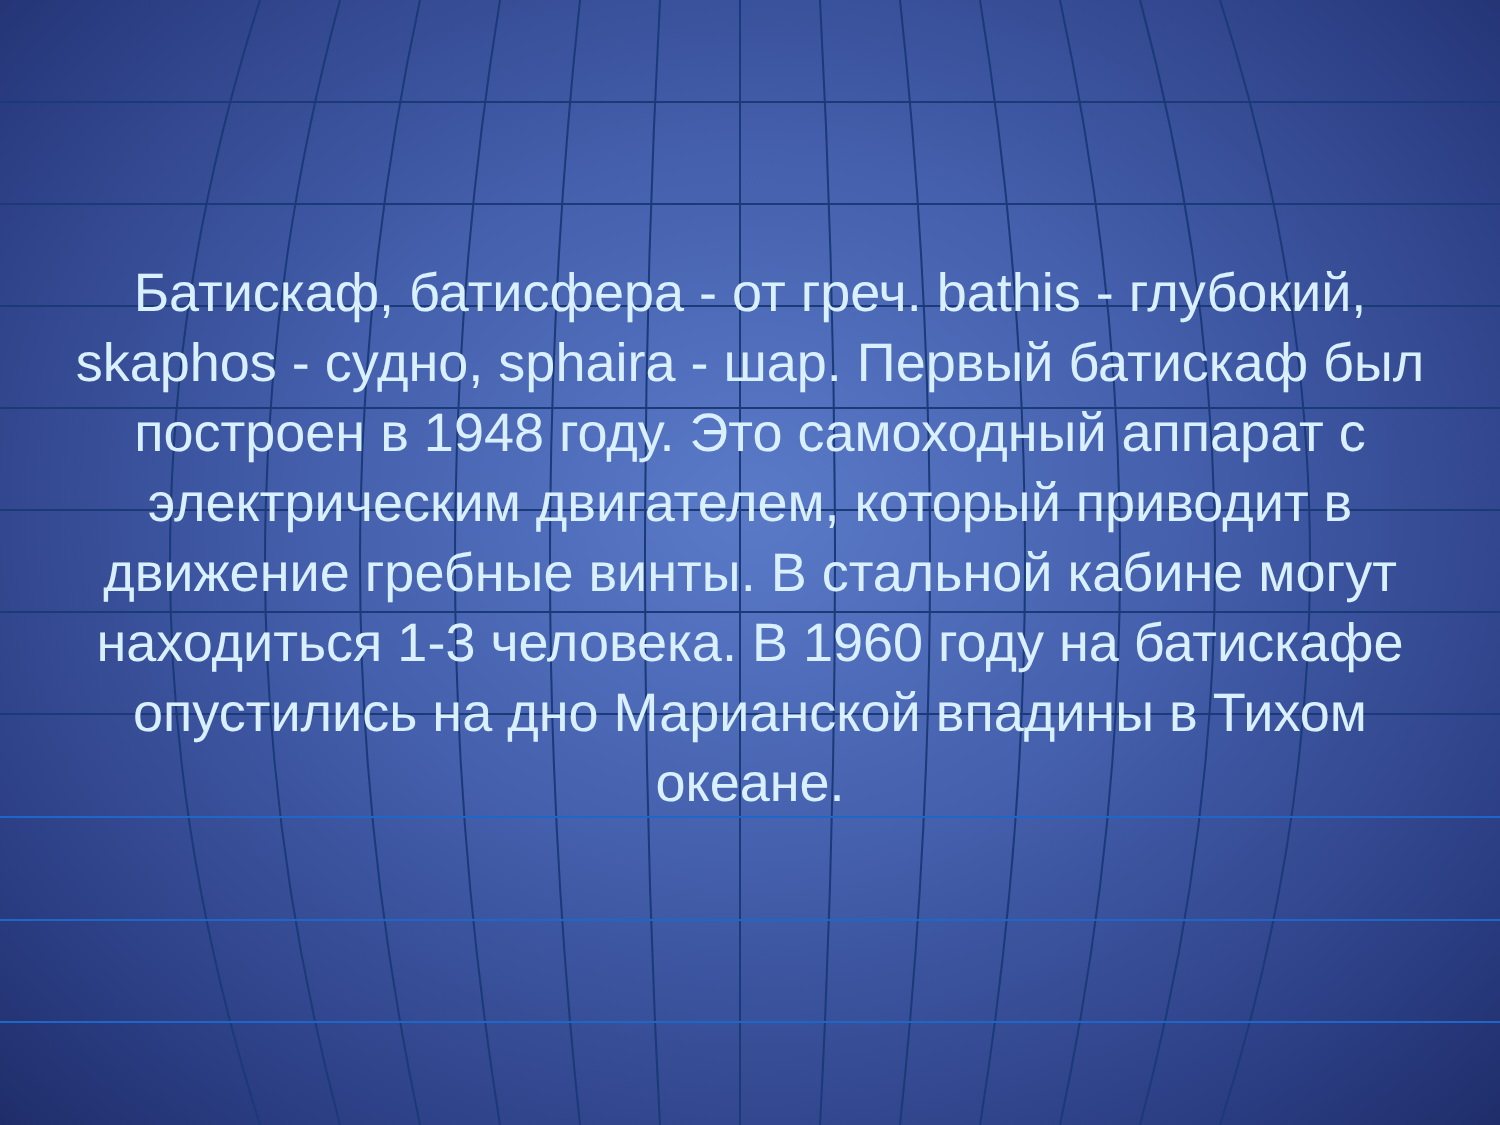Батискаф, батисфера - от греч. bathis - глубокий, skaphos - судно, sphaira - шар. Первый батискаф был построен в 1948 году. Это самоходный аппарат с электрическим двигателем, который приводит в движение гребные винты. В стальной кабине могут находиться 1-3 человека. В 1960 году на батискафе опустились на дно Марианской впадины в Тихом океане.